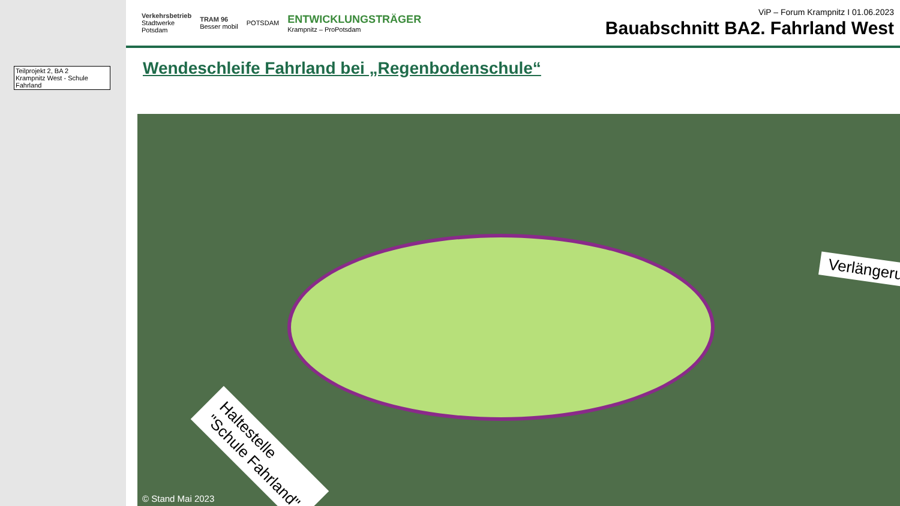Teilprojekt 2, BA 2
Krampnitz West - Schule Fahrland
Verkehrsbetrieb
Stadtwerke
Potsdam
TRAM 96
Besser mobil
POTSDAM
ENTWICKLUNGSTRÄGER
Krampnitz – ProPotsdam
ViP – Forum Krampnitz I 01.06.2023
Bauabschnitt BA2. Fahrland West
Wendeschleife Fahrland bei „Regenbodenschule“
Verlängeru
Haltestelle
"Schule Fahrland"
© Stand Mai 2023